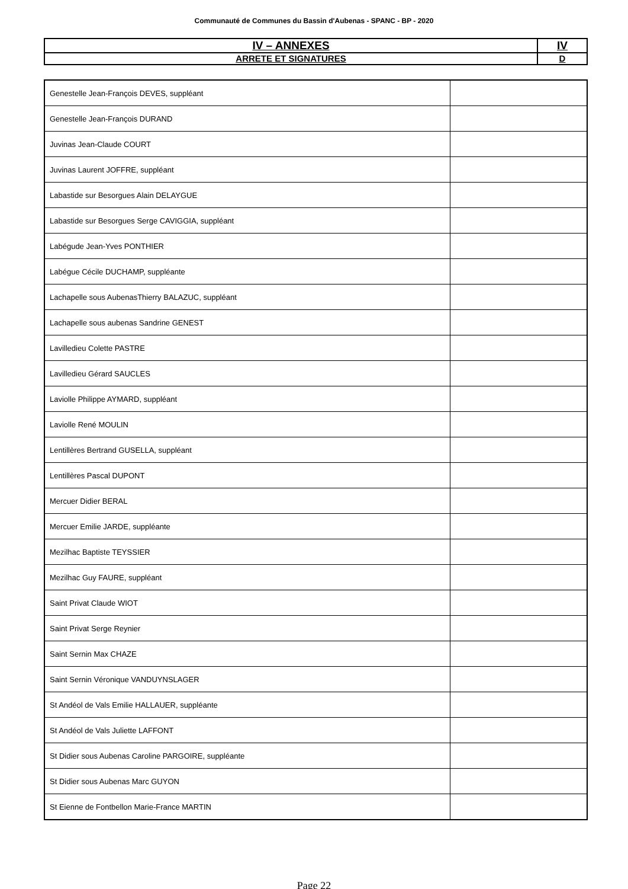Communauté de Communes du Bassin d'Aubenas - SPANC - BP - 2020
| IV – ANNEXES | IV |
| ARRETE ET SIGNATURES | D |
| Genestelle Jean-François DEVES, suppléant | |
| Genestelle Jean-François DURAND | |
| Juvinas Jean-Claude COURT | |
| Juvinas Laurent JOFFRE, suppléant | |
| Labastide sur Besorgues Alain DELAYGUE | |
| Labastide sur Besorgues Serge CAVIGGIA, suppléant | |
| Labégude Jean-Yves PONTHIER | |
| Labégue Cécile DUCHAMP, suppléante | |
| Lachapelle sous AubenasThierry BALAZUC, suppléant | |
| Lachapelle sous aubenas Sandrine GENEST | |
| Lavilledieu Colette PASTRE | |
| Lavilledieu Gérard SAUCLES | |
| Laviolle Philippe AYMARD, suppléant | |
| Laviolle René MOULIN | |
| Lentillères Bertrand GUSELLA, suppléant | |
| Lentillères Pascal DUPONT | |
| Mercuer Didier BERAL | |
| Mercuer Emilie JARDE, suppléante | |
| Mezilhac Baptiste TEYSSIER | |
| Mezilhac Guy FAURE, suppléant | |
| Saint Privat Claude WIOT | |
| Saint Privat Serge Reynier | |
| Saint Sernin Max CHAZE | |
| Saint Sernin Véronique VANDUYNSLAGER | |
| St Andéol de Vals Emilie HALLAUER, suppléante | |
| St Andéol de Vals Juliette LAFFONT | |
| St Didier sous Aubenas Caroline PARGOIRE, suppléante | |
| St Didier sous Aubenas Marc GUYON | |
| St Eienne de Fontbellon Marie-France MARTIN | |
Page 22